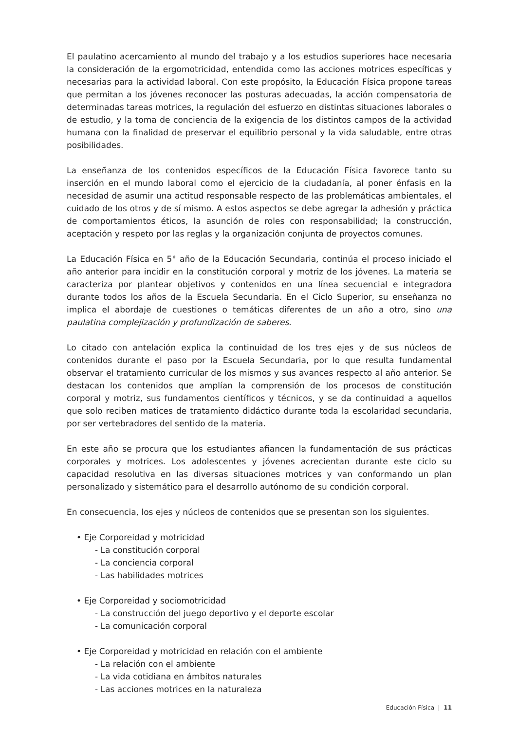El paulatino acercamiento al mundo del trabajo y a los estudios superiores hace necesaria la consideración de la ergomotricidad, entendida como las acciones motrices específicas y necesarias para la actividad laboral. Con este propósito, la Educación Física propone tareas que permitan a los jóvenes reconocer las posturas adecuadas, la acción compensatoria de determinadas tareas motrices, la regulación del esfuerzo en distintas situaciones laborales o de estudio, y la toma de conciencia de la exigencia de los distintos campos de la actividad humana con la finalidad de preservar el equilibrio personal y la vida saludable, entre otras posibilidades.
La enseñanza de los contenidos específicos de la Educación Física favorece tanto su inserción en el mundo laboral como el ejercicio de la ciudadanía, al poner énfasis en la necesidad de asumir una actitud responsable respecto de las problemáticas ambientales, el cuidado de los otros y de sí mismo. A estos aspectos se debe agregar la adhesión y práctica de comportamientos éticos, la asunción de roles con responsabilidad; la construcción, aceptación y respeto por las reglas y la organización conjunta de proyectos comunes.
La Educación Física en 5° año de la Educación Secundaria, continúa el proceso iniciado el año anterior para incidir en la constitución corporal y motriz de los jóvenes. La materia se caracteriza por plantear objetivos y contenidos en una línea secuencial e integradora durante todos los años de la Escuela Secundaria. En el Ciclo Superior, su enseñanza no implica el abordaje de cuestiones o temáticas diferentes de un año a otro, sino una paulatina complejización y profundización de saberes.
Lo citado con antelación explica la continuidad de los tres ejes y de sus núcleos de contenidos durante el paso por la Escuela Secundaria, por lo que resulta fundamental observar el tratamiento curricular de los mismos y sus avances respecto al año anterior. Se destacan los contenidos que amplían la comprensión de los procesos de constitución corporal y motriz, sus fundamentos científicos y técnicos, y se da continuidad a aquellos que solo reciben matices de tratamiento didáctico durante toda la escolaridad secundaria, por ser vertebradores del sentido de la materia.
En este año se procura que los estudiantes afiancen la fundamentación de sus prácticas corporales y motrices. Los adolescentes y jóvenes acrecientan durante este ciclo su capacidad resolutiva en las diversas situaciones motrices y van conformando un plan personalizado y sistemático para el desarrollo autónomo de su condición corporal.
En consecuencia, los ejes y núcleos de contenidos que se presentan son los siguientes.
• Eje Corporeidad y motricidad
- La constitución corporal
- La conciencia corporal
- Las habilidades motrices
• Eje Corporeidad y sociomotricidad
- La construcción del juego deportivo y el deporte escolar
- La comunicación corporal
• Eje Corporeidad y motricidad en relación con el ambiente
- La relación con el ambiente
- La vida cotidiana en ámbitos naturales
- Las acciones motrices en la naturaleza
Educación Física | 11